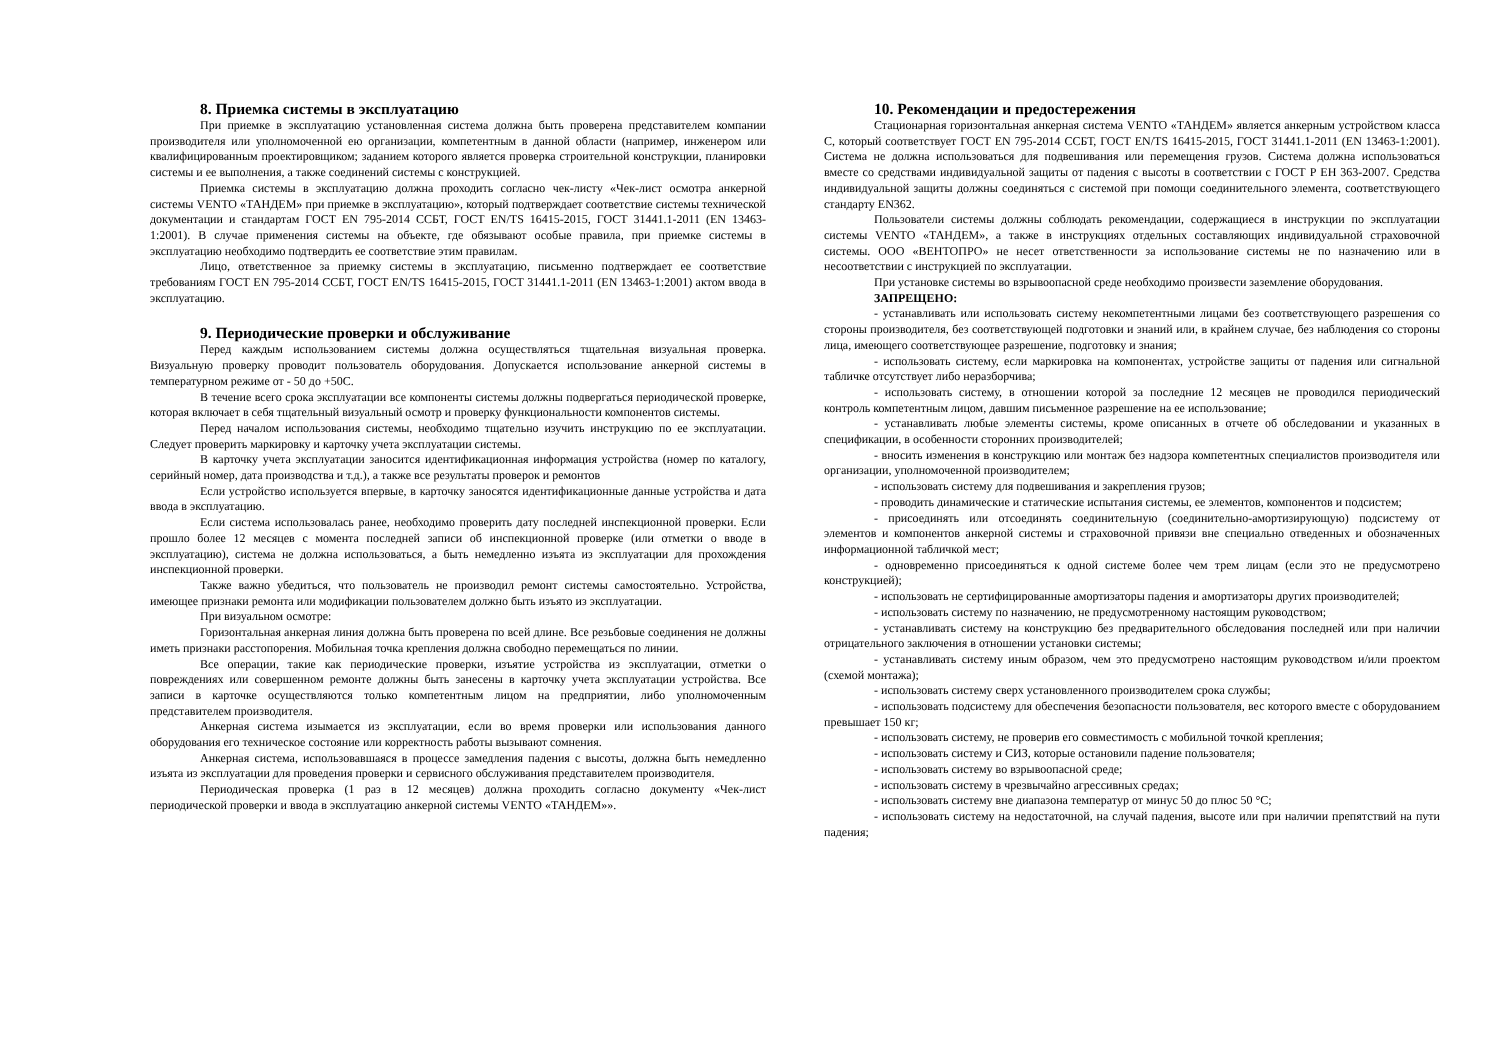8. Приемка системы в эксплуатацию
При приемке в эксплуатацию установленная система должна быть проверена представителем компании производителя или уполномоченной ею организации, компетентным в данной области (например, инженером или квалифицированным проектировщиком; заданием которого является проверка строительной конструкции, планировки системы и ее выполнения, а также соединений системы с конструкцией.
Приемка системы в эксплуатацию должна проходить согласно чек-листу «Чек-лист осмотра анкерной системы VENTO «ТАНДЕМ» при приемке в эксплуатацию», который подтверждает соответствие системы технической документации и стандартам ГОСТ EN 795-2014 ССБТ, ГОСТ EN/TS 16415-2015, ГОСТ 31441.1-2011 (EN 13463-1:2001). В случае применения системы на объекте, где обязывают особые правила, при приемке системы в эксплуатацию необходимо подтвердить ее соответствие этим правилам.
Лицо, ответственное за приемку системы в эксплуатацию, письменно подтверждает ее соответствие требованиям ГОСТ EN 795-2014 ССБТ, ГОСТ EN/TS 16415-2015, ГОСТ 31441.1-2011 (EN 13463-1:2001) актом ввода в эксплуатацию.
9. Периодические проверки и обслуживание
Перед каждым использованием системы должна осуществляться тщательная визуальная проверка. Визуальную проверку проводит пользователь оборудования. Допускается использование анкерной системы в температурном режиме от - 50 до +50С.
В течение всего срока эксплуатации все компоненты системы должны подвергаться периодической проверке, которая включает в себя тщательный визуальный осмотр и проверку функциональности компонентов системы.
Перед началом использования системы, необходимо тщательно изучить инструкцию по ее эксплуатации. Следует проверить маркировку и карточку учета эксплуатации системы.
В карточку учета эксплуатации заносится идентификационная информация устройства (номер по каталогу, серийный номер, дата производства и т.д.), а также все результаты проверок и ремонтов
Если устройство используется впервые, в карточку заносятся идентификационные данные устройства и дата ввода в эксплуатацию.
Если система использовалась ранее, необходимо проверить дату последней инспекционной проверки. Если прошло более 12 месяцев с момента последней записи об инспекционной проверке (или отметки о вводе в эксплуатацию), система не должна использоваться, а быть немедленно изъята из эксплуатации для прохождения инспекционной проверки.
Также важно убедиться, что пользователь не производил ремонт системы самостоятельно. Устройства, имеющее признаки ремонта или модификации пользователем должно быть изъято из эксплуатации.
При визуальном осмотре:
Горизонтальная анкерная линия должна быть проверена по всей длине. Все резьбовые соединения не должны иметь признаки расстопорения. Мобильная точка крепления должна свободно перемещаться по линии.
Все операции, такие как периодические проверки, изъятие устройства из эксплуатации, отметки о повреждениях или совершенном ремонте должны быть занесены в карточку учета эксплуатации устройства. Все записи в карточке осуществляются только компетентным лицом на предприятии, либо уполномоченным представителем производителя.
Анкерная система изымается из эксплуатации, если во время проверки или использования данного оборудования его техническое состояние или корректность работы вызывают сомнения.
Анкерная система, использовавшаяся в процессе замедления падения с высоты, должна быть немедленно изъята из эксплуатации для проведения проверки и сервисного обслуживания представителем производителя.
Периодическая проверка (1 раз в 12 месяцев) должна проходить согласно документу «Чек-лист периодической проверки и ввода в эксплуатацию анкерной системы VENTO «ТАНДЕМ»».
10. Рекомендации и предостережения
Стационарная горизонтальная анкерная система VENTO «ТАНДЕМ» является анкерным устройством класса С, который соответствует ГОСТ EN 795-2014 ССБТ, ГОСТ EN/TS 16415-2015, ГОСТ 31441.1-2011 (EN 13463-1:2001). Система не должна использоваться для подвешивания или перемещения грузов. Система должна использоваться вместе со средствами индивидуальной защиты от падения с высоты в соответствии с ГОСТ Р ЕН 363-2007. Средства индивидуальной защиты должны соединяться с системой при помощи соединительного элемента, соответствующего стандарту EN362.
Пользователи системы должны соблюдать рекомендации, содержащиеся в инструкции по эксплуатации системы VENTO «ТАНДЕМ», а также в инструкциях отдельных составляющих индивидуальной страховочной системы. ООО «ВЕНТОПРО» не несет ответственности за использование системы не по назначению или в несоответствии с инструкцией по эксплуатации.
При установке системы во взрывоопасной среде необходимо произвести заземление оборудования.
ЗАПРЕЩЕНО:
- устанавливать или использовать систему некомпетентными лицами без соответствующего разрешения со стороны производителя, без соответствующей подготовки и знаний или, в крайнем случае, без наблюдения со стороны лица, имеющего соответствующее разрешение, подготовку и знания;
- использовать систему, если маркировка на компонентах, устройстве защиты от падения или сигнальной табличке отсутствует либо неразборчива;
- использовать систему, в отношении которой за последние 12 месяцев не проводился периодический контроль компетентным лицом, давшим письменное разрешение на ее использование;
- устанавливать любые элементы системы, кроме описанных в отчете об обследовании и указанных в спецификации, в особенности сторонних производителей;
- вносить изменения в конструкцию или монтаж без надзора компетентных специалистов производителя или организации, уполномоченной производителем;
- использовать систему для подвешивания и закрепления грузов;
- проводить динамические и статические испытания системы, ее элементов, компонентов и подсистем;
- присоединять или отсоединять соединительную (соединительно-амортизирующую) подсистему от элементов и компонентов анкерной системы и страховочной привязи вне специально отведенных и обозначенных информационной табличкой мест;
- одновременно присоединяться к одной системе более чем трем лицам (если это не предусмотрено конструкцией);
- использовать не сертифицированные амортизаторы падения и амортизаторы других производителей;
- использовать систему по назначению, не предусмотренному настоящим руководством;
- устанавливать систему на конструкцию без предварительного обследования последней или при наличии отрицательного заключения в отношении установки системы;
- устанавливать систему иным образом, чем это предусмотрено настоящим руководством и/или проектом (схемой монтажа);
- использовать систему сверх установленного производителем срока службы;
- использовать подсистему для обеспечения безопасности пользователя, вес которого вместе с оборудованием превышает 150 кг;
- использовать систему, не проверив его совместимость с мобильной точкой крепления;
- использовать систему и СИЗ, которые остановили падение пользователя;
- использовать систему во взрывоопасной среде;
- использовать систему в чрезвычайно агрессивных средах;
- использовать систему вне диапазона температур от минус 50 до плюс 50 °С;
- использовать систему на недостаточной, на случай падения, высоте или при наличии препятствий на пути падения;